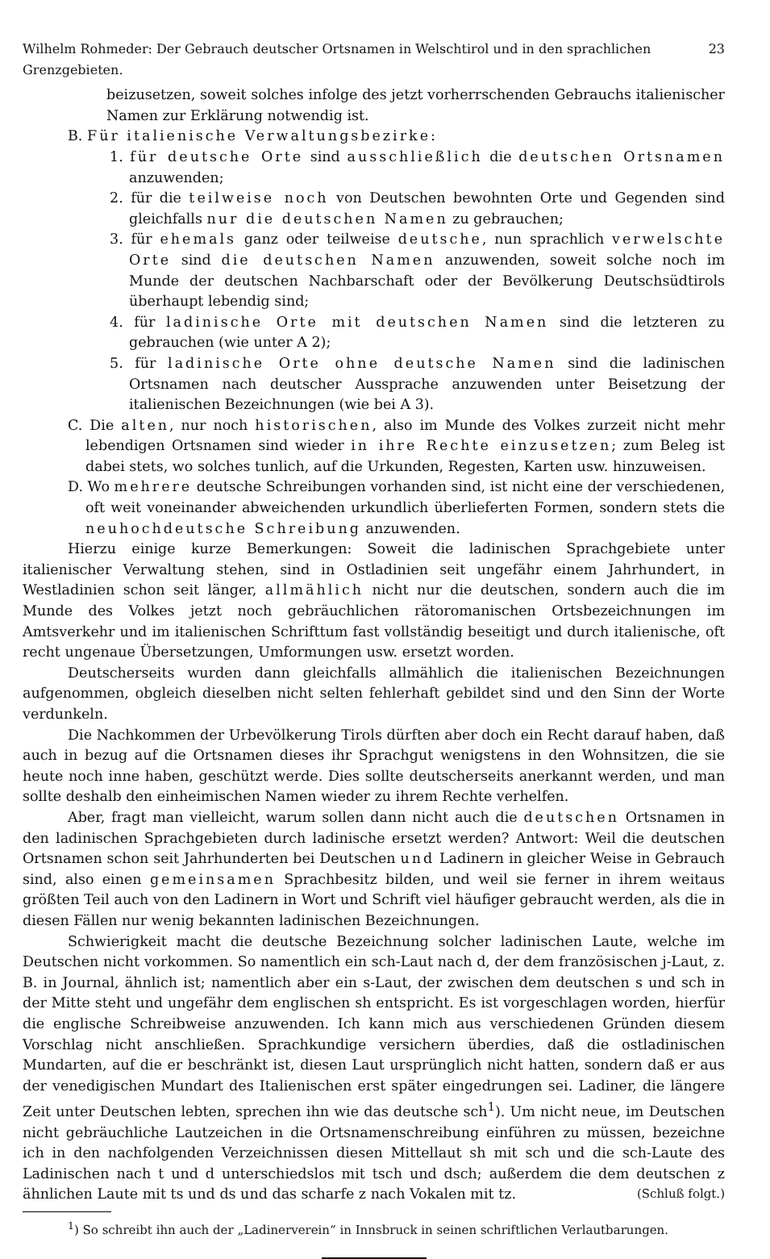Wilhelm Rohmeder: Der Gebrauch deutscher Ortsnamen in Welschtirol und in den sprachlichen Grenzgebieten. 23
beizusetzen, soweit solches infolge des jetzt vorherrschenden Gebrauchs italienischer Namen zur Erklärung notwendig ist.
B. Für italienische Verwaltungsbezirke:
1. für deutsche Orte sind ausschließlich die deutschen Ortsnamen anzuwenden;
2. für die teilweise noch von Deutschen bewohnten Orte und Gegenden sind gleichfalls nur die deutschen Namen zu gebrauchen;
3. für ehemals ganz oder teilweise deutsche, nun sprachlich verwelschte Orte sind die deutschen Namen anzuwenden, soweit solche noch im Munde der deutschen Nachbarschaft oder der Bevölkerung Deutschsüdtirols überhaupt lebendig sind;
4. für ladinische Orte mit deutschen Namen sind die letzteren zu gebrauchen (wie unter A 2);
5. für ladinische Orte ohne deutsche Namen sind die ladinischen Ortsnamen nach deutscher Aussprache anzuwenden unter Beisetzung der italienischen Bezeichnungen (wie bei A 3).
C. Die alten, nur noch historischen, also im Munde des Volkes zurzeit nicht mehr lebendigen Ortsnamen sind wieder in ihre Rechte einzusetzen; zum Beleg ist dabei stets, wo solches tunlich, auf die Urkunden, Regesten, Karten usw. hinzuweisen.
D. Wo mehrere deutsche Schreibungen vorhanden sind, ist nicht eine der verschiedenen, oft weit voneinander abweichenden urkundlich überlieferten Formen, sondern stets die neuhochdeutsche Schreibung anzuwenden.
Hierzu einige kurze Bemerkungen: Soweit die ladinischen Sprachgebiete unter italienischer Verwaltung stehen, sind in Ostladinien seit ungefähr einem Jahrhundert, in Westladinien schon seit länger, allmählich nicht nur die deutschen, sondern auch die im Munde des Volkes jetzt noch gebräuchlichen rätoromanischen Ortsbezeichnungen im Amtsverkehr und im italienischen Schrifttum fast vollständig beseitigt und durch italienische, oft recht ungenaue Übersetzungen, Umformungen usw. ersetzt worden.
Deutscherseits wurden dann gleichfalls allmählich die italienischen Bezeichnungen aufgenommen, obgleich dieselben nicht selten fehlerhaft gebildet sind und den Sinn der Worte verdunkeln.
Die Nachkommen der Urbevölkerung Tirols dürften aber doch ein Recht darauf haben, daß auch in bezug auf die Ortsnamen dieses ihr Sprachgut wenigstens in den Wohnsitzen, die sie heute noch inne haben, geschützt werde. Dies sollte deutscherseits anerkannt werden, und man sollte deshalb den einheimischen Namen wieder zu ihrem Rechte verhelfen.
Aber, fragt man vielleicht, warum sollen dann nicht auch die deutschen Ortsnamen in den ladinischen Sprachgebieten durch ladinische ersetzt werden? Antwort: Weil die deutschen Ortsnamen schon seit Jahrhunderten bei Deutschen und Ladinern in gleicher Weise in Gebrauch sind, also einen gemeinsamen Sprachbesitz bilden, und weil sie ferner in ihrem weitaus größten Teil auch von den Ladinern in Wort und Schrift viel häufiger gebraucht werden, als die in diesen Fällen nur wenig bekannten ladinischen Bezeichnungen.
Schwierigkeit macht die deutsche Bezeichnung solcher ladinischen Laute, welche im Deutschen nicht vorkommen. So namentlich ein sch-Laut nach d, der dem französischen j-Laut, z. B. in Journal, ähnlich ist; namentlich aber ein s-Laut, der zwischen dem deutschen s und sch in der Mitte steht und ungefähr dem englischen sh entspricht. Es ist vorgeschlagen worden, hierfür die englische Schreibweise anzuwenden. Ich kann mich aus verschiedenen Gründen diesem Vorschlag nicht anschließen. Sprachkundige versichern überdies, daß die ostladinischen Mundarten, auf die er beschränkt ist, diesen Laut ursprünglich nicht hatten, sondern daß er aus der venedigischen Mundart des Italienischen erst später eingedrungen sei. Ladiner, die längere Zeit unter Deutschen lebten, sprechen ihn wie das deutsche sch<sup>1</sup>). Um nicht neue, im Deutschen nicht gebräuchliche Lautzeichen in die Ortsnamenschreibung einführen zu müssen, bezeichne ich in den nachfolgenden Verzeichnissen diesen Mittellaut sh mit sch und die sch-Laute des Ladinischen nach t und d unterschiedslos mit tsch und dsch; außerdem die dem deutschen z ähnlichen Laute mit ts und ds und das scharfe z nach Vokalen mit tz. (Schluß folgt.)
<sup>1</sup>) So schreibt ihn auch der „Ladinerverein“ in Innsbruck in seinen schriftlichen Verlautbarungen.